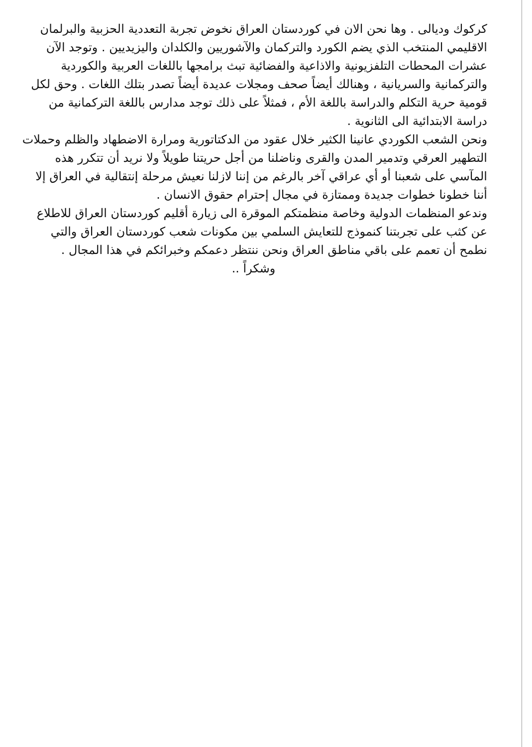كركوك وديالى . وها نحن الان في كوردستان العراق نخوض تجربة التعددية الحزبية والبرلمان الاقليمي المنتخب الذي يضم الكورد والتركمان والآشوريين والكلدان واليزيديين . وتوجد الآن عشرات المحطات التلفزيونية والاذاعية والفضائية تبث برامجها باللغات العربية والكوردية والتركمانية والسريانية ، وهنالك أيضاً صحف ومجلات عديدة أيضاً تصدر بتلك اللغات . وحق لكل قومية حرية التكلم والدراسة باللغة الأم ، فمثلاً على ذلك توجد مدارس باللغة التركمانية من دراسة الابتدائية الى الثانوية .
ونحن الشعب الكوردي عانينا الكثير خلال عقود من الدكتاتورية ومرارة الاضطهاد والظلم وحملات التطهير العرقي وتدمير المدن والقرى وناضلنا من أجل حريتنا طويلاً ولا نريد أن تتكرر هذه المآسي على شعبنا أو أي عراقي آخر بالرغم من إننا لازلنا نعيش مرحلة إنتقالية في العراق إلا أننا خطونا خطوات جديدة وممتازة في مجال إحترام حقوق الانسان .
وندعو المنظمات الدولية وخاصة منظمتكم الموقرة الى زيارة أقليم كوردستان العراق للاطلاع عن كثب على تجربتنا كنموذج للتعايش السلمي بين مكونات شعب كوردستان العراق والتي نطمح أن تعمم على باقي مناطق العراق ونحن ننتظر دعمكم وخبرائكم في هذا المجال .
وشكراً ..